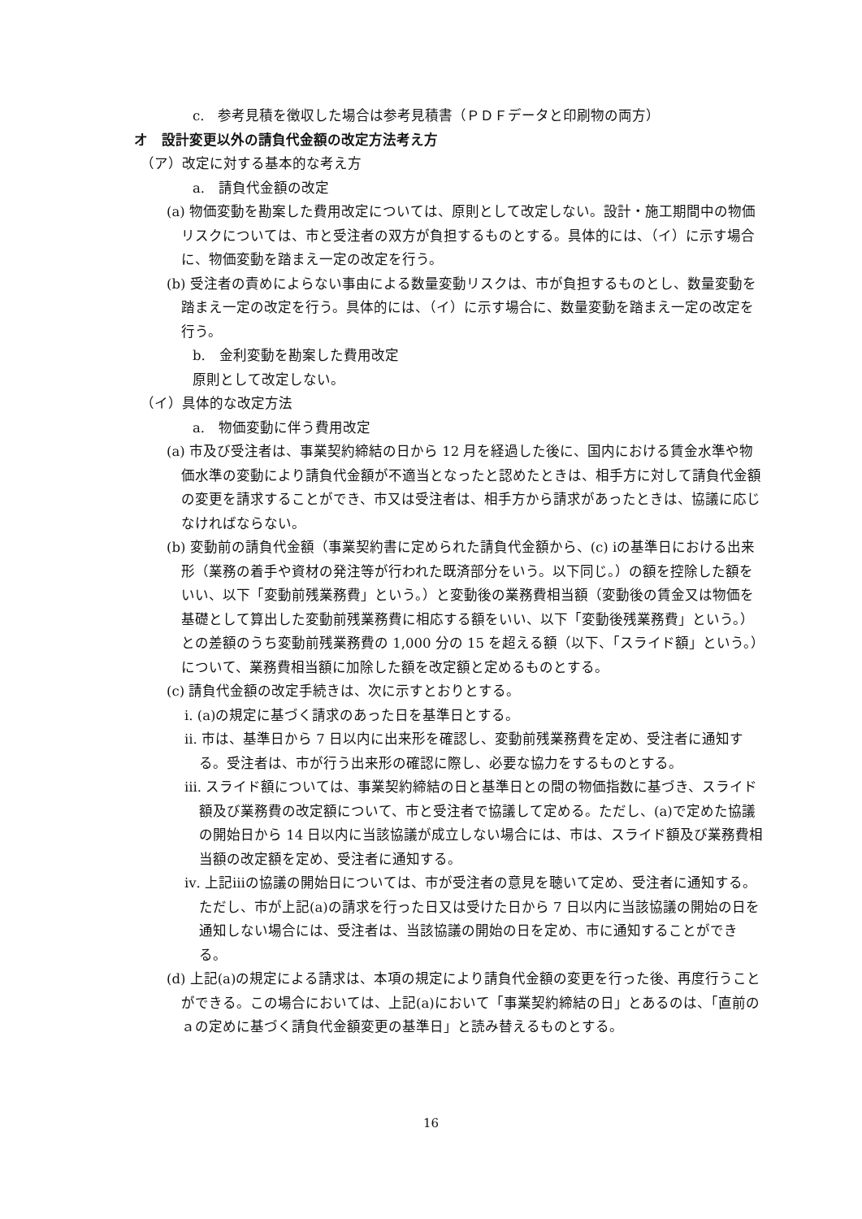c.　参考見積を徴収した場合は参考見積書（ＰＤＦデータと印刷物の両方）
オ　設計変更以外の請負代金額の改定方法考え方
（ア）改定に対する基本的な考え方
a.　請負代金額の改定
(a) 物価変動を勘案した費用改定については、原則として改定しない。設計・施工期間中の物価リスクについては、市と受注者の双方が負担するものとする。具体的には、（イ）に示す場合に、物価変動を踏まえ一定の改定を行う。
(b) 受注者の責めによらない事由による数量変動リスクは、市が負担するものとし、数量変動を踏まえ一定の改定を行う。具体的には、（イ）に示す場合に、数量変動を踏まえ一定の改定を行う。
b.　金利変動を勘案した費用改定
原則として改定しない。
（イ）具体的な改定方法
a.　物価変動に伴う費用改定
(a) 市及び受注者は、事業契約締結の日から 12 月を経過した後に、国内における賃金水準や物価水準の変動により請負代金額が不適当となったと認めたときは、相手方に対して請負代金額の変更を請求することができ、市又は受注者は、相手方から請求があったときは、協議に応じなければならない。
(b) 変動前の請負代金額（事業契約書に定められた請負代金額から、(c) ⅰの基準日における出来形（業務の着手や資材の発注等が行われた既済部分をいう。以下同じ。）の額を控除した額をいい、以下「変動前残業務費」という。）と変動後の業務費相当額（変動後の賃金又は物価を基礎として算出した変動前残業務費に相応する額をいい、以下「変動後残業務費」という。）との差額のうち変動前残業務費の 1,000 分の 15 を超える額（以下、「スライド額」という。）について、業務費相当額に加除した額を改定額と定めるものとする。
(c) 請負代金額の改定手続きは、次に示すとおりとする。
ⅰ. (a)の規定に基づく請求のあった日を基準日とする。
ⅱ. 市は、基準日から 7 日以内に出来形を確認し、変動前残業務費を定め、受注者に通知する。受注者は、市が行う出来形の確認に際し、必要な協力をするものとする。
ⅲ. スライド額については、事業契約締結の日と基準日との間の物価指数に基づき、スライド額及び業務費の改定額について、市と受注者で協議して定める。ただし、(a)で定めた協議の開始日から 14 日以内に当該協議が成立しない場合には、市は、スライド額及び業務費相当額の改定額を定め、受注者に通知する。
ⅳ. 上記ⅲの協議の開始日については、市が受注者の意見を聴いて定め、受注者に通知する。ただし、市が上記(a)の請求を行った日又は受けた日から 7 日以内に当該協議の開始の日を通知しない場合には、受注者は、当該協議の開始の日を定め、市に通知することができる。
(d) 上記(a)の規定による請求は、本項の規定により請負代金額の変更を行った後、再度行うことができる。この場合においては、上記(a)において「事業契約締結の日」とあるのは、「直前のａの定めに基づく請負代金額変更の基準日」と読み替えるものとする。
16